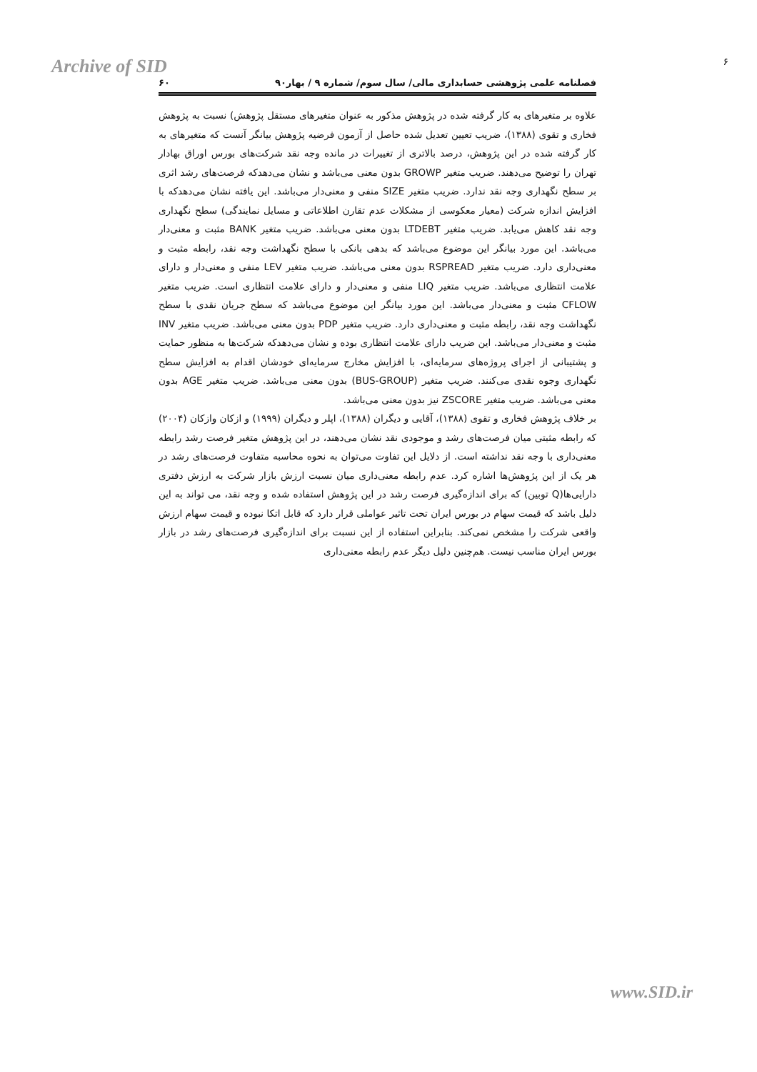Archive of SID ۶
فصلنامه علمی پژوهشی حسابداری مالی/ سال سوم/ شماره ۹ / بهار۹۰ ۶۰
علاوه بر متغیرهای به کار گرفته شده در پژوهش مذکور به عنوان متغیرهای مستقل پژوهش) نسبت به پژوهش فخاری و تقوی (۱۳۸۸)، ضریب تعیین تعدیل شده حاصل از آزمون فرضیه پژوهش بیانگر آنست که متغیرهای به کار گرفته شده در این پژوهش، درصد بالاتری از تغییرات در مانده وجه نقد شرکت‌های بورس اوراق بهادار تهران را توضیح می‌دهند. ضریب متغیر GROWP بدون معنی می‌باشد و نشان می‌دهدکه فرصت‌های رشد اثری بر سطح نگهداری وجه نقد ندارد. ضریب متغیر SIZE منفی و معنی‌دار می‌باشد. این یافته نشان می‌دهدکه با افزایش اندازه شرکت (معیار معکوسی از مشکلات عدم تقارن اطلاعاتی و مسایل نمایندگی) سطح نگهداری وجه نقد کاهش می‌یابد. ضریب متغیر LTDEBT بدون معنی می‌باشد. ضریب متغیر BANK مثبت و معنی‌دار می‌باشد. این مورد بیانگر این موضوع می‌باشد که بدهی بانکی با سطح نگهداشت وجه نقد، رابطه مثبت و معنی‌داری دارد. ضریب متغیر RSPREAD بدون معنی می‌باشد. ضریب متغیر LEV منفی و معنی‌دار و دارای علامت انتظاری می‌باشد. ضریب متغیر LIQ منفی و معنی‌دار و دارای علامت انتظاری است. ضریب متغیر CFLOW مثبت و معنی‌دار می‌باشد. این مورد بیانگر این موضوع می‌باشد که سطح جریان نقدی با سطح نگهداشت وجه نقد، رابطه مثبت و معنی‌داری دارد. ضریب متغیر PDP بدون معنی می‌باشد. ضریب متغیر INV مثبت و معنی‌دار می‌باشد. این ضریب دارای علامت انتظاری بوده و نشان می‌دهدکه شرکت‌ها به منظور حمایت و پشتیبانی از اجرای پروژه‌های سرمایه‌ای، با افزایش مخارج سرمایه‌ای خودشان اقدام به افزایش سطح نگهداری وجوه نقدی می‌کنند. ضریب متغیر (BUS-GROUP) بدون معنی می‌باشد. ضریب متغیر AGE بدون معنی می‌باشد. ضریب متغیر ZSCORE نیز بدون معنی می‌باشد.
بر خلاف پژوهش فخاری و تقوی (۱۳۸۸)، آقایی و دیگران (۱۳۸۸)، اپلر و دیگران (۱۹۹۹) و ازکان وازکان (۲۰۰۴) که رابطه مثبتی میان فرصت‌های رشد و موجودی نقد نشان می‌دهند، در این پژوهش متغیر فرصت رشد رابطه معنی‌داری با وجه نقد نداشته است. از دلایل این تفاوت می‌توان به نحوه محاسبه متفاوت فرصت‌های رشد در هر یک از این پژوهش‌ها اشاره کرد. عدم رابطه معنی‌داری میان نسبت ارزش بازار شرکت به ارزش دفتری دارایی‌ها(Q توبین) که برای اندازه‌گیری فرصت رشد در این پژوهش استفاده شده و وجه نقد، می تواند به این دلیل باشد که قیمت سهام در بورس ایران تحت تاثیر عواملی قرار دارد که قابل اتکا نبوده و قیمت سهام ارزش واقعی شرکت را مشخص نمی‌کند. بنابراین استفاده از این نسبت برای اندازه‌گیری فرصت‌های رشد در بازار بورس ایران مناسب نیست. هم‌چنین دلیل دیگر عدم رابطه معنی‌داری
www.SID.ir